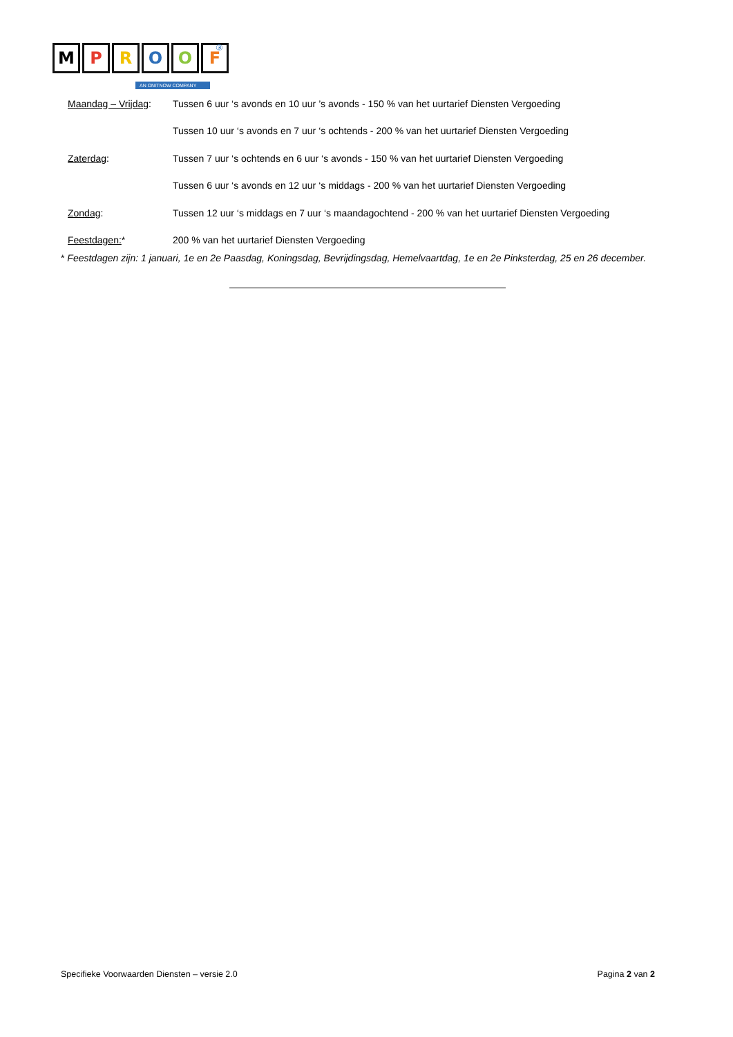MPROOF ③
AN ONITNOW COMPANY
Maandag – Vrijdag:
Tussen 6 uur ‘s avonds en 10 uur ’s avonds - 150 % van het uurtarief Diensten Vergoeding
Tussen 10 uur ‘s avonds en 7 uur ‘s ochtends - 200 % van het uurtarief Diensten Vergoeding
Zaterdag:
Tussen 7 uur ‘s ochtends en 6 uur ‘s avonds - 150 % van het uurtarief Diensten Vergoeding
Tussen 6 uur ‘s avonds en 12 uur ‘s middags - 200 % van het uurtarief Diensten Vergoeding
Zondag:
Tussen 12 uur ‘s middags en 7 uur ‘s maandagochtend - 200 % van het uurtarief Diensten Vergoeding
Feestdagen:*
200 % van het uurtarief Diensten Vergoeding
* Feestdagen zijn: 1 januari, 1e en 2e Paasdag, Koningsdag, Bevrijdingsdag, Hemelvaartdag, 1e en 2e Pinksterdag, 25 en 26 december.
Specifieke Voorwaarden Diensten – versie 2.0
Pagina 2 van 2